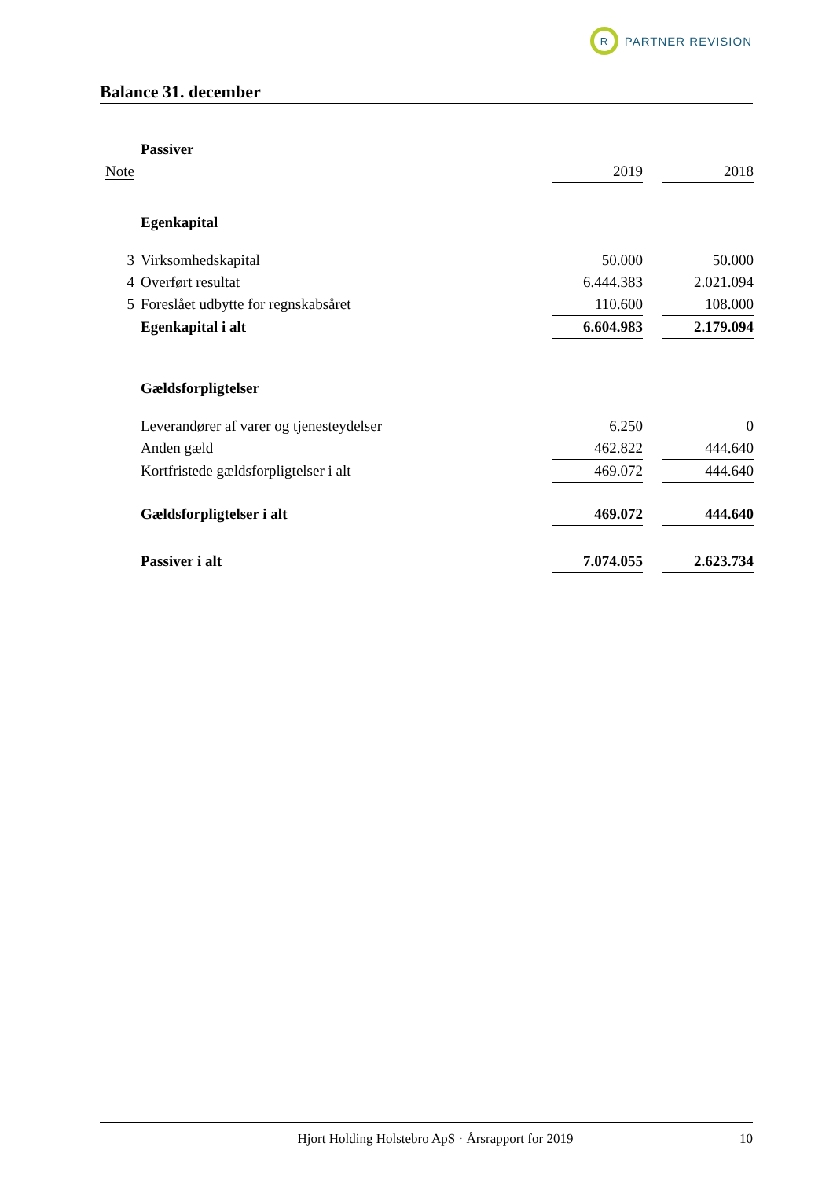R
PARTNER REVISION
Balance 31. december
| | Passiver | | | |
| Note | | 2019 | | 2018 |
| | Egenkapital | | | |
| 3 | Virksomhedskapital | 50.000 | | 50.000 |
| 4 | Overført resultat | 6.444.383 | | 2.021.094 |
| 5 | Foreslået udbytte for regnskabsåret | 110.600 | | 108.000 |
| | Egenkapital i alt | 6.604.983 | | 2.179.094 |
| | Gældsforpligtelser | | | |
| | Leverandører af varer og tjenesteydelser | 6.250 | | 0 |
| | Anden gæld | 462.822 | | 444.640 |
| | Kortfristede gældsforpligtelser i alt | 469.072 | | 444.640 |
| | Gældsforpligtelser i alt | 469.072 | | 444.640 |
| | Passiver i alt | 7.074.055 | | 2.623.734 |
Hjort Holding Holstebro ApS · Årsrapport for 2019 10